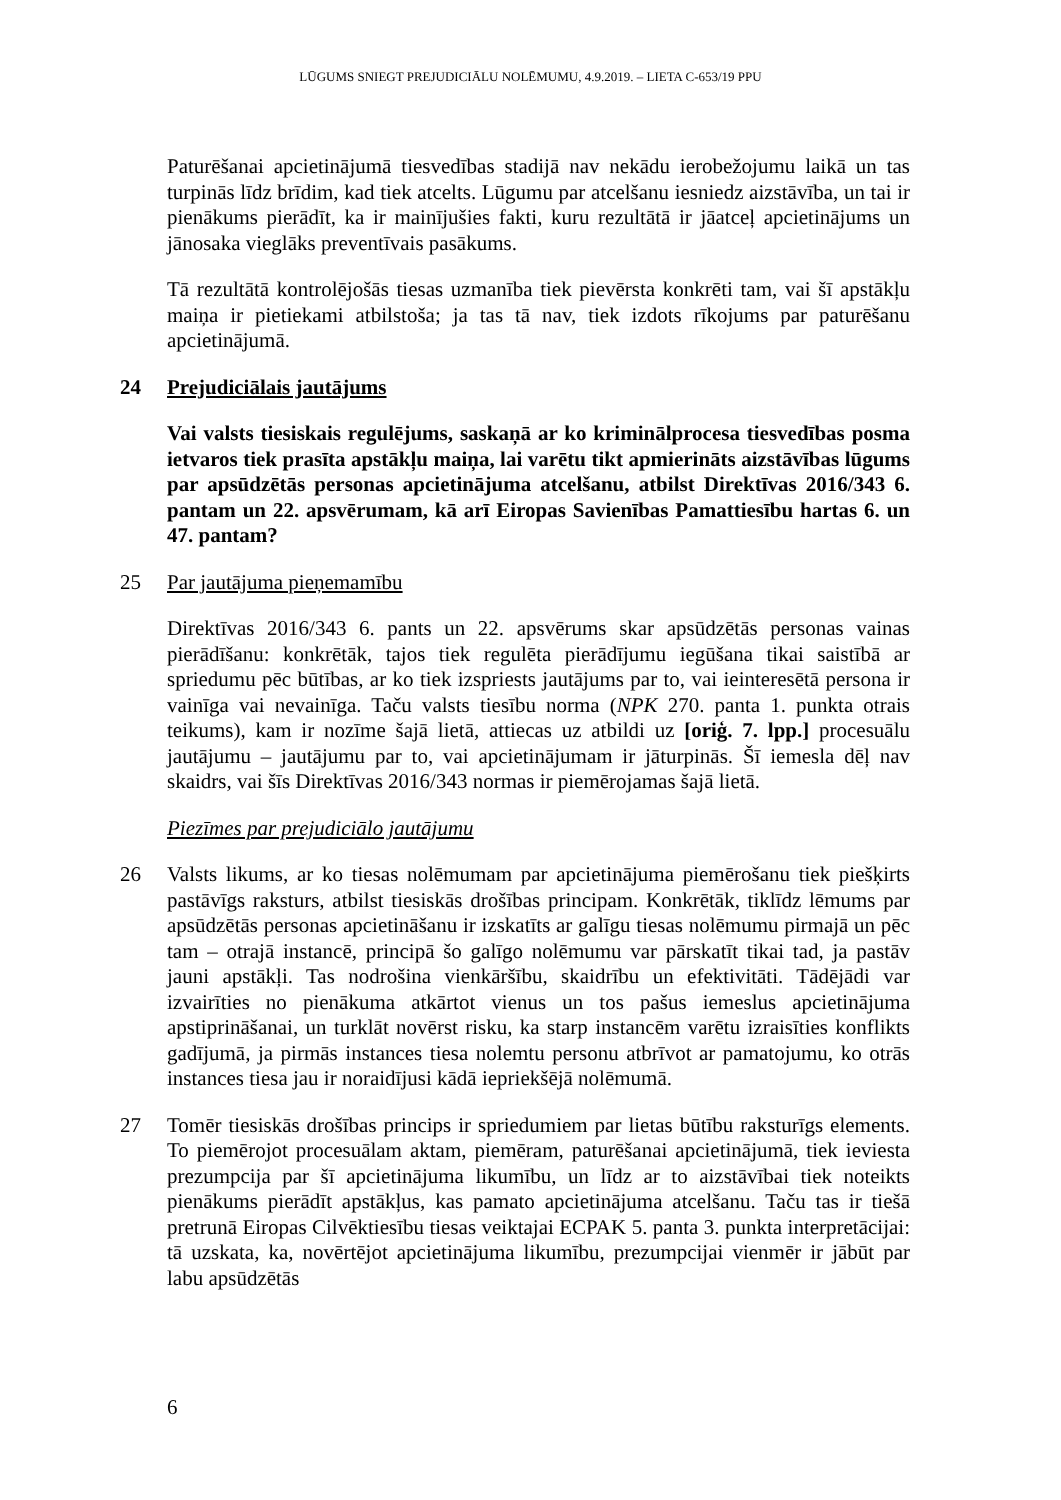LŪGUMS SNIEGT PREJUDICIĀLU NOLĒMUMU, 4.9.2019. – LIETA C-653/19 PPU
Paturēšanai apcietinājumā tiesvedības stadijā nav nekādu ierobežojumu laikā un tas turpinās līdz brīdim, kad tiek atcelts. Lūgumu par atcelšanu iesniedz aizstāvība, un tai ir pienākums pierādīt, ka ir mainījušies fakti, kuru rezultātā ir jāatceļ apcietinājums un jānosaka vieglāks preventīvais pasākums.
Tā rezultātā kontrolējošās tiesas uzmanība tiek pievērsta konkrēti tam, vai šī apstākļu maiņa ir pietiekami atbilstoša; ja tas tā nav, tiek izdots rīkojums par paturēšanu apcietinājumā.
24 Prejudiciālais jautājums
Vai valsts tiesiskais regulējums, saskaņā ar ko kriminālprocesa tiesvedības posma ietvaros tiek prasīta apstākļu maiņa, lai varētu tikt apmierināts aizstāvības lūgums par apsūdzētās personas apcietinājuma atcelšanu, atbilst Direktīvas 2016/343 6. pantam un 22. apsvērumam, kā arī Eiropas Savienības Pamattiesību hartas 6. un 47. pantam?
25 Par jautājuma pieņemamību
Direktīvas 2016/343 6. pants un 22. apsvērums skar apsūdzētās personas vainas pierādīšanu: konkrētāk, tajos tiek regulēta pierādījumu iegūšana tikai saistībā ar spriedumu pēc būtības, ar ko tiek izspriests jautājums par to, vai ieinteresētā persona ir vainīga vai nevainīga. Taču valsts tiesību norma (NPK 270. panta 1. punkta otrais teikums), kam ir nozīme šajā lietā, attiecas uz atbildi uz [oriģ. 7. lpp.] procesuālu jautājumu – jautājumu par to, vai apcietinājumam ir jāturpinās. Šī iemesla dēļ nav skaidrs, vai šīs Direktīvas 2016/343 normas ir piemērojamas šajā lietā.
Piezīmes par prejudiciālo jautājumu
26 Valsts likums, ar ko tiesas nolēmumam par apcietinājuma piemērošanu tiek piešķirts pastāvīgs raksturs, atbilst tiesiskās drošības principam. Konkrētāk, tiklīdz lēmums par apsūdzētās personas apcietināšanu ir izskatīts ar galīgu tiesas nolēmumu pirmajā un pēc tam – otrajā instancē, principā šo galīgo nolēmumu var pārskatīt tikai tad, ja pastāv jauni apstākļi. Tas nodrošina vienkāršību, skaidrību un efektivitāti. Tādējādi var izvairīties no pienākuma atkārtot vienus un tos pašus iemeslus apcietinājuma apstiprināšanai, un turklāt novērst risku, ka starp instancēm varētu izraisīties konflikts gadījumā, ja pirmās instances tiesa nolemtu personu atbrīvot ar pamatojumu, ko otrās instances tiesa jau ir noraidījusi kādā iepriekšējā nolēmumā.
27 Tomēr tiesiskās drošības princips ir spriedumiem par lietas būtību raksturīgs elements. To piemērojot procesuālam aktam, piemēram, paturēšanai apcietinājumā, tiek ieviesta prezumpcija par šī apcietinājuma likumību, un līdz ar to aizstāvībai tiek noteikts pienākums pierādīt apstākļus, kas pamato apcietinājuma atcelšanu. Taču tas ir tiešā pretrunā Eiropas Cilvēktiesību tiesas veiktajai ECPAK 5. panta 3. punkta interpretācijai: tā uzskata, ka, novērtējot apcietinājuma likumību, prezumpcijai vienmēr ir jābūt par labu apsūdzētās
6